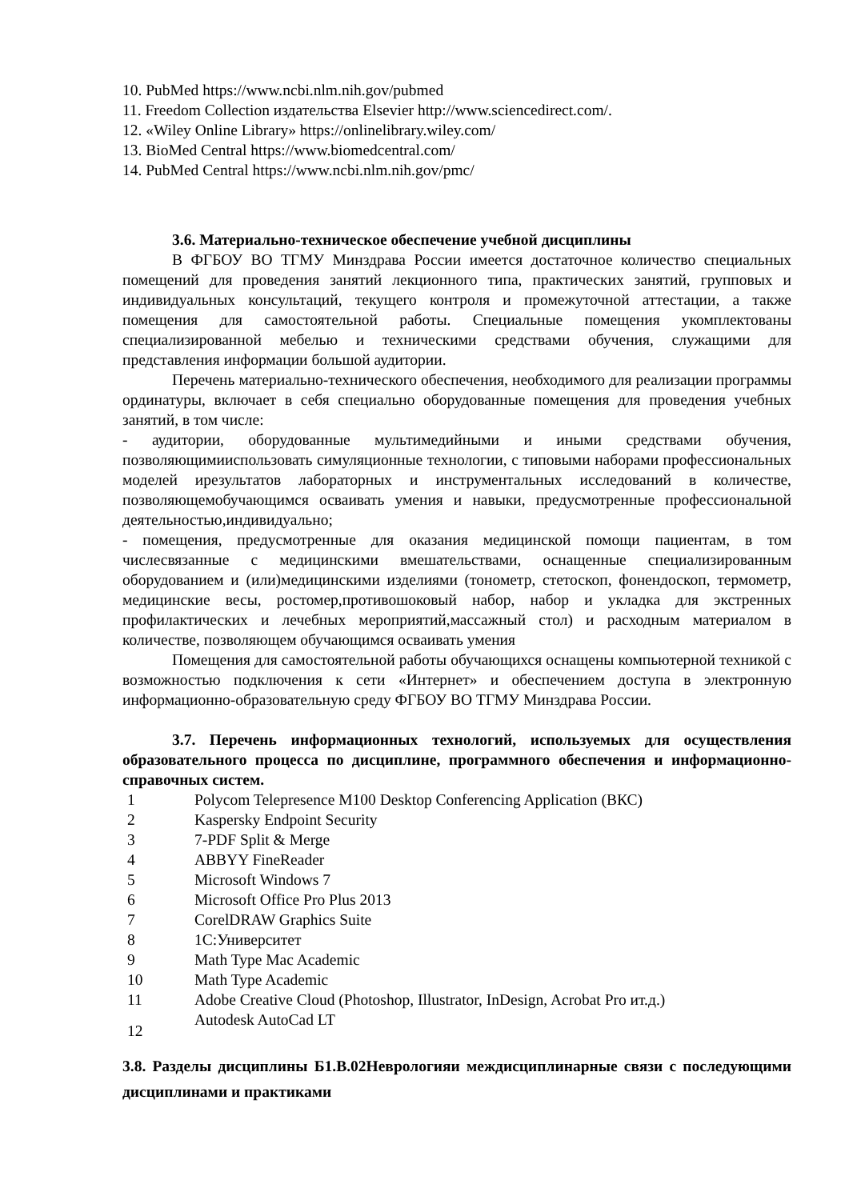10. PubMed https://www.ncbi.nlm.nih.gov/pubmed
11. Freedom Collection издательства Elsevier http://www.sciencedirect.com/.
12. «Wiley Online Library» https://onlinelibrary.wiley.com/
13. BioMed Central https://www.biomedcentral.com/
14. PubMed Central https://www.ncbi.nlm.nih.gov/pmc/
3.6. Материально-техническое обеспечение учебной дисциплины
В ФГБОУ ВО ТГМУ Минздрава России имеется достаточное количество специальных помещений для проведения занятий лекционного типа, практических занятий, групповых и индивидуальных консультаций, текущего контроля и промежуточной аттестации, а также помещения для самостоятельной работы. Специальные помещения укомплектованы специализированной мебелью и техническими средствами обучения, служащими для представления информации большой аудитории.
Перечень материально-технического обеспечения, необходимого для реализации программы ординатуры, включает в себя специально оборудованные помещения для проведения учебных занятий, в том числе:
- аудитории, оборудованные мультимедийными и иными средствами обучения, позволяющимииспользовать симуляционные технологии, с типовыми наборами профессиональных моделей ирезультатов лабораторных и инструментальных исследований в количестве, позволяющемобучающимся осваивать умения и навыки, предусмотренные профессиональной деятельностью,индивидуально;
- помещения, предусмотренные для оказания медицинской помощи пациентам, в том числесвязанные с медицинскими вмешательствами, оснащенные специализированным оборудованием и (или)медицинскими изделиями (тонометр, стетоскоп, фонендоскоп, термометр, медицинские весы, ростомер,противошоковый набор, набор и укладка для экстренных профилактических и лечебных мероприятий,массажный стол) и расходным материалом в количестве, позволяющем обучающимся осваивать умения
Помещения для самостоятельной работы обучающихся оснащены компьютерной техникой с возможностью подключения к сети «Интернет» и обеспечением доступа в электронную информационно-образовательную среду ФГБОУ ВО ТГМУ Минздрава России.
3.7. Перечень информационных технологий, используемых для осуществления образовательного процесса по дисциплине, программного обеспечения и информационно-справочных систем.
| 1 | Polycom Telepresence M100 Desktop Conferencing Application (ВКС) |
| 2 | Kaspersky Endpoint Security |
| 3 | 7-PDF Split & Merge |
| 4 | ABBYY FineReader |
| 5 | Microsoft Windows 7 |
| 6 | Microsoft Office Pro Plus 2013 |
| 7 | CorelDRAW Graphics Suite |
| 8 | 1С:Университет |
| 9 | Math Type Mac Academic |
| 10 | Math Type Academic |
| 11 | Adobe Creative Cloud (Photoshop, Illustrator, InDesign, Acrobat Pro ит.д.) |
| 12 | Autodesk AutoCad LT |
3.8. Разделы дисциплины Б1.В.02Неврологияи междисциплинарные связи с последующими дисциплинами и практиками